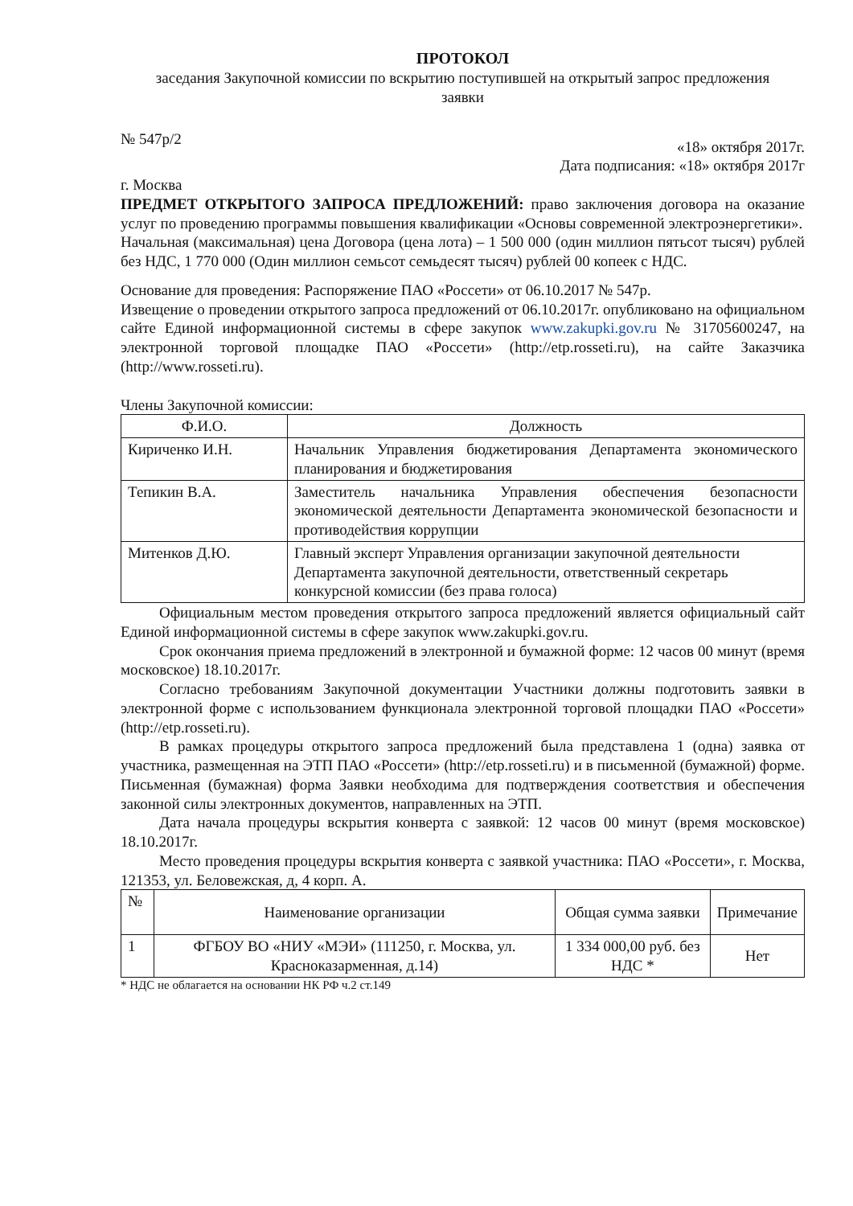ПРОТОКОЛ
заседания Закупочной комиссии по вскрытию поступившей на открытый запрос предложения заявки
№ 547р/2 «18» октября 2017г.
Дата подписания: «18» октября 2017г
г. Москва
ПРЕДМЕТ ОТКРЫТОГО ЗАПРОСА ПРЕДЛОЖЕНИЙ: право заключения договора на оказание услуг по проведению программы повышения квалификации «Основы современной электроэнергетики».
Начальная (максимальная) цена Договора (цена лота) – 1 500 000 (один миллион пятьсот тысяч) рублей без НДС, 1 770 000 (Один миллион семьсот семьдесят тысяч) рублей 00 копеек с НДС.
Основание для проведения: Распоряжение ПАО «Россети» от 06.10.2017 № 547р.
Извещение о проведении открытого запроса предложений от 06.10.2017г. опубликовано на официальном сайте Единой информационной системы в сфере закупок www.zakupki.gov.ru № 31705600247, на электронной торговой площадке ПАО «Россети» (http://etp.rosseti.ru), на сайте Заказчика (http://www.rosseti.ru).
Члены Закупочной комиссии:
| Ф.И.О. | Должность |
| --- | --- |
| Кириченко И.Н. | Начальник Управления бюджетирования Департамента экономического планирования и бюджетирования |
| Тепикин В.А. | Заместитель начальника Управления обеспечения безопасности экономической деятельности Департамента экономической безопасности и противодействия коррупции |
| Митенков Д.Ю. | Главный эксперт Управления организации закупочной деятельности Департамента закупочной деятельности, ответственный секретарь конкурсной комиссии (без права голоса) |
Официальным местом проведения открытого запроса предложений является официальный сайт Единой информационной системы в сфере закупок www.zakupki.gov.ru.
Срок окончания приема предложений в электронной и бумажной форме: 12 часов 00 минут (время московское) 18.10.2017г.
Согласно требованиям Закупочной документации Участники должны подготовить заявки в электронной форме с использованием функционала электронной торговой площадки ПАО «Россети» (http://etp.rosseti.ru).
В рамках процедуры открытого запроса предложений была представлена 1 (одна) заявка от участника, размещенная на ЭТП ПАО «Россети» (http://etp.rosseti.ru) и в письменной (бумажной) форме. Письменная (бумажная) форма Заявки необходима для подтверждения соответствия и обеспечения законной силы электронных документов, направленных на ЭТП.
Дата начала процедуры вскрытия конверта с заявкой: 12 часов 00 минут (время московское) 18.10.2017г.
Место проведения процедуры вскрытия конверта с заявкой участника: ПАО «Россети», г. Москва, 121353, ул. Беловежская, д, 4 корп. А.
| № | Наименование организации | Общая сумма заявки | Примечание |
| --- | --- | --- | --- |
| 1 | ФГБОУ ВО «НИУ «МЭИ» (111250, г. Москва, ул. Красноказарменная, д.14) | 1 334 000,00 руб. без НДС * | Нет |
* НДС не облагается на основании НК РФ ч.2 ст.149